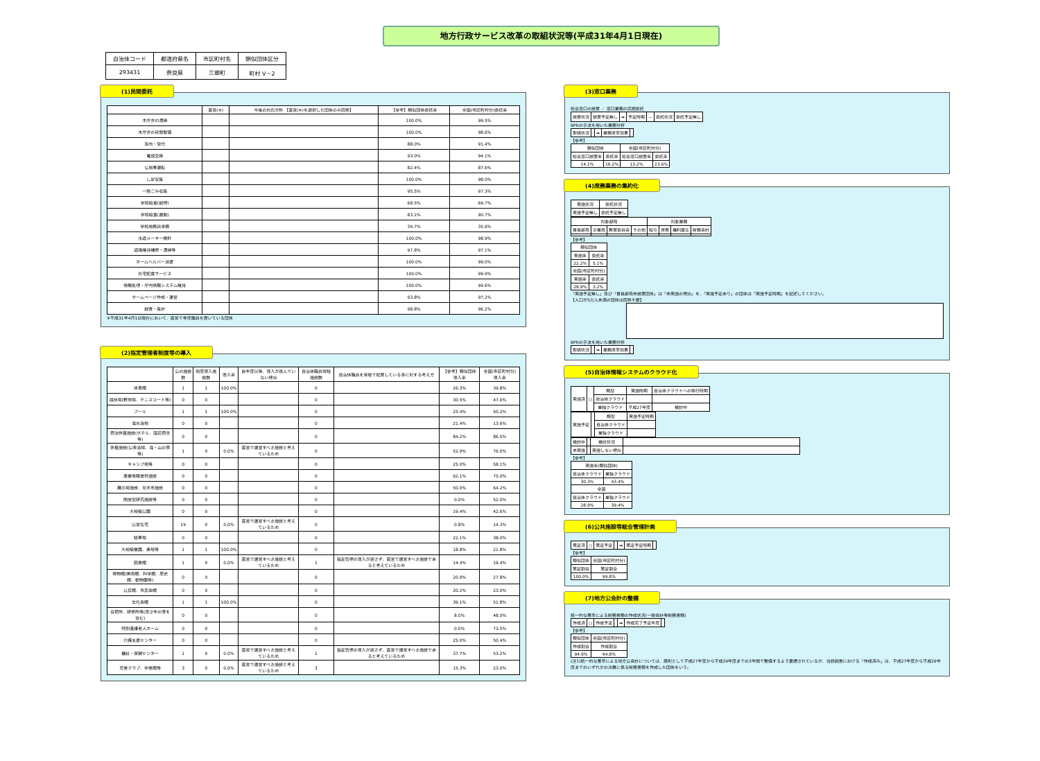地方行政サービス改革の取組状況等(平成31年4月1日現在)
| 自治体コード | 都道府県名 | 市区町村名 | 類似団体区分 |
| 293431 | 奈良県 | 三郷町 | 町村 Ⅴ－2 |
(1)民間委託
| | 直営(※) | 今後の対応方針 【直営(※)を選択した団体のみ回答】 | 【参考】類似団体委託率 | 全国(市区町村分)委託率 |
| --- | --- | --- | --- | --- |
| 本庁舎の清掃 | | | 100.0% | 99.5% |
| 本庁舎の夜間警備 | | | 100.0% | 98.6% |
| 案内・受付 | | | 88.0% | 91.4% |
| 電話交換 | | | 93.0% | 94.1% |
| 公用車運転 | | | 82.4% | 87.6% |
| し尿収集 | | | 100.0% | 98.0% |
| 一般ごみ収集 | | | 95.5% | 97.3% |
| 学校給食(調理) | | | 68.5% | 69.7% |
| 学校給食(運搬) | | | 83.1% | 90.7% |
| 学校用務員事務 | | | 39.7% | 35.6% |
| 水道メーター検針 | | | 100.0% | 98.9% |
| 道路維持補修・清掃等 | | | 97.8% | 97.1% |
| ホームヘルパー派遣 | | | 100.0% | 99.0% |
| 在宅配食サービス | | | 100.0% | 99.9% |
| 情報処理・庁内情報システム維持 | | | 100.0% | 99.6% |
| ホームページ作成・運営 | | | 93.8% | 97.2% |
| 調査・集計 | | | 98.8% | 96.2% |
※平成31年4月1日現在において、直営で専任職員を置いている団体
(2)指定管理者制度等の導入
| | 公の施設数 | 制度導入施設数 | 導入率 | 前年度以降、導入が進んでいない理由 | 自治体職員常駐施設数 | 自治体職員を常駐で配置している事に対する考え方 | 【参考】類似団体導入率 | 全国(市区町村分)導入率 |
| --- | --- | --- | --- | --- | --- | --- | --- | --- |
| 体育館 | 1 | 1 | 100.0% | | 0 | | 26.3% | 39.8% |
| 競技場(野球場、テニスコート等) | 0 | 0 | | | 0 | | 30.5% | 47.6% |
| プール | 1 | 1 | 100.0% | | 0 | | 25.4% | 50.2% |
| 海水浴場 | 0 | 0 | | | 0 | | 21.4% | 13.6% |
| 宿泊休養施設(ホテル、国民宿舎等) | 0 | 0 | | | 0 | | 84.2% | 86.5% |
| 休養施設(公衆浴場、海・山の家等) | 1 | 0 | 0.0% | 直営で運営すべき施設と考えているため | 0 | | 52.9% | 76.0% |
| キャンプ場等 | 0 | 0 | | | 0 | | 25.0% | 58.1% |
| 産業情報提供施設 | 0 | 0 | | | 0 | | 62.1% | 75.0% |
| 展示場施設、見本市施設 | 0 | 0 | | | 0 | | 50.0% | 64.2% |
| 開放型研究施設等 | 0 | 0 | | | 0 | | 0.0% | 52.0% |
| 大規模公園 | 0 | 0 | | | 0 | | 19.4% | 42.6% |
| 公営住宅 | 19 | 0 | 0.0% | 直営で運営すべき施設と考えているため | 0 | | 0.8% | 14.3% |
| 駐車場 | 0 | 0 | | | 0 | | 22.1% | 38.0% |
| 大規模霊園、斎場等 | 1 | 1 | 100.0% | | 0 | | 18.8% | 21.8% |
| 図書館 | 1 | 0 | 0.0% | 直営で運営すべき施設と考えているため | 1 | 指定管理の導入が適さず、直営で運営すべき施設であると考えているため | 14.4% | 19.4% |
| 博物館(美術館、科学館、歴史館、動物園等) | 0 | 0 | | | 0 | | 20.9% | 27.8% |
| 公民館、市民会館 | 0 | 0 | | | 0 | | 20.2% | 23.0% |
| 文化会館 | 1 | 1 | 100.0% | | 0 | | 39.1% | 51.8% |
| 合宿所、研修所等(青少年の家を含む) | 0 | 0 | | | 0 | | 8.0% | 48.0% |
| 特別養護老人ホーム | 0 | 0 | | | 0 | | 0.0% | 73.5% |
| 介護支援センター | 0 | 0 | | | 0 | | 25.0% | 50.4% |
| 福祉・保健センター | 1 | 0 | 0.0% | 直営で運営すべき施設と考えているため | 1 | 指定管理の導入が適さず、直営で運営すべき施設であると考えているため | 37.7% | 53.2% |
| 児童クラブ、学童館等 | 3 | 0 | 0.0% | 直営で運営すべき施設と考えているため | 3 | | 15.3% | 23.0% |
(3)窓口業務
総合窓口の設置 ／ 窓口業務の民間委託
| 設置状況 | 設置予定無し | ➡ | 予定時期 | － | 委託状況 | 委託予定無し |
BPRの手法を用いた業務分析
| 取組状況 | | ➡ | 業務改革効果 | |
【参考】
| 類似団体 | | 全国(市区町村分) | |
| 総合窓口設置率 | 委託率 | 総合窓口設置率 | 委託率 |
| 14.1% | 16.2% | 13.2% | 23.6% |
(4)庶務業務の集約化
| 実施状況 | 委託状況 |
| 実施予定無し | 委託予定無し |
| 対象部局 | | | | 対象業務 | | | |
| 首長部局 | 企業局 | 教育委員会 | その他 | 給与 | 旅費 | 福利厚生 | 財務会計 |
【参考】
| 類似団体 | |
| 実施率 | 委託率 |
| 22.2% | 5.1% |
| 全国(市区町村分) | |
| 実施率 | 委託率 |
| 28.9% | 3.2% |
「実施予定無し」及び「首長部局未設置団体」は「未実施の理由」を、「実施予定あり」の団体は「実施予定時期」を記述してください。
【人口が5万人未満の団体は回答不要】
BPRの手法を用いた業務分析
| 取組状況 | | ➡ | 業務改革効果 | |
(5)自治体情報システムのクラウド化
| 実施済 | ○ | 類型 | 実施時期 | 自治体クラウドへの移行時期 |
| | | 自治体クラウド | | |
| | | 単独クラウド | 平成27年度 | 検討中 |
| 実施予定 | | 類型 | 実施予定時期 |
| | | 自治体クラウド | |
| | | 単独クラウド | |
| 検討中 | | 検討状況 | |
| 未実施 | | 実施しない理由 | |
【参考】
| 実施率(類似団体) | |
| 自治体クラウド | 単独クラウド |
| 30.3% | 43.4% |
| 全国 | |
| 自治体クラウド | 単独クラウド |
| 28.9% | 39.4% |
(6)公共施設等総合管理計画
| 策定済 | ○ | 策定予定 | | ➡ | 策定予定時期 | |
【参考】
| 類似団体 | 全国(市区町村分) |
| 策定割合 | 策定割合 |
| 100.0% | 99.8% |
(7)地方公会計の整備
統一的な基準による財務書類の作成状況(一般会計等財務書類)
| 作成済 | ○ | 作成予定 | | ➡ | 作成完了予定年度 | |
【参考】
| 類似団体 | 全国(市区町村分) |
| 作成割合 | 作成割合 |
| 94.9% | 94.8% |
(注1)統一的な基準による地方公会計については、原則として平成27年度から平成29年度までの3年間で整備するよう要請されているが、当該調査における「作成済み」は、平成27年度から平成29年度までのいずれかの決算に係る財務書類を作成した団体をいう。